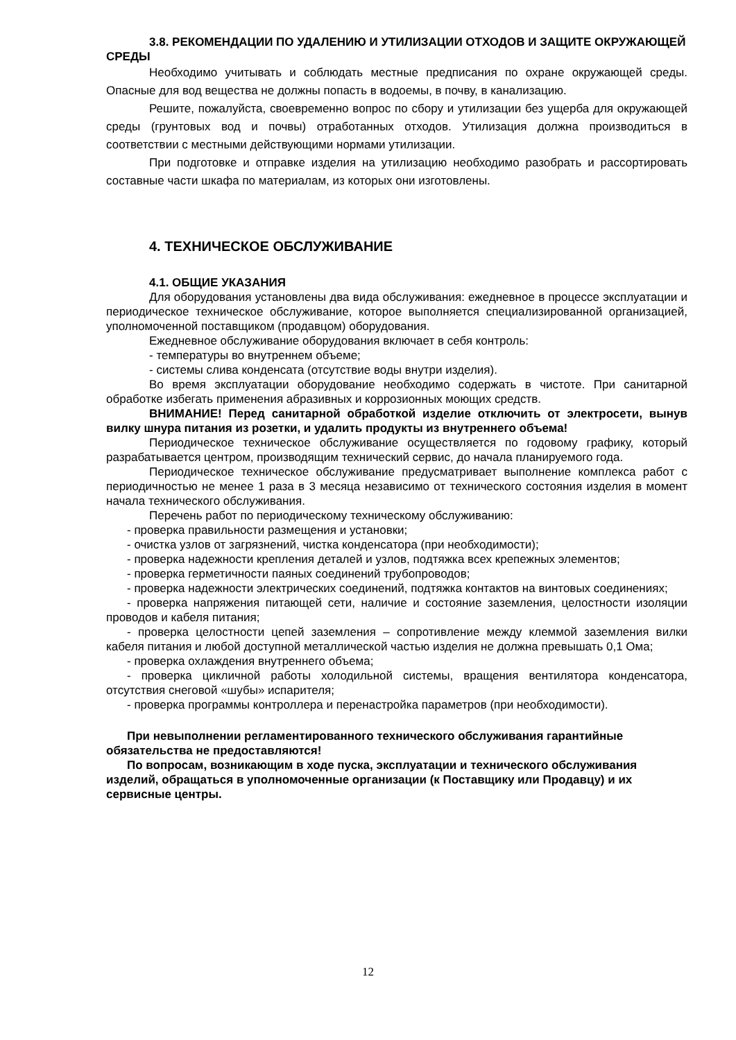3.8. РЕКОМЕНДАЦИИ ПО УДАЛЕНИЮ И УТИЛИЗАЦИИ ОТХОДОВ И ЗАЩИТЕ ОКРУЖАЮЩЕЙ СРЕДЫ
Необходимо учитывать и соблюдать местные предписания по охране окружающей среды. Опасные для вод вещества не должны попасть в водоемы, в почву, в канализацию.
Решите, пожалуйста, своевременно вопрос по сбору и утилизации без ущерба для окружающей среды (грунтовых вод и почвы) отработанных отходов. Утилизация должна производиться в соответствии с местными действующими нормами утилизации.
При подготовке и отправке изделия на утилизацию необходимо разобрать и рассортировать составные части шкафа по материалам, из которых они изготовлены.
4. ТЕХНИЧЕСКОЕ ОБСЛУЖИВАНИЕ
4.1. ОБЩИЕ УКАЗАНИЯ
Для оборудования установлены два вида обслуживания: ежедневное в процессе эксплуатации и периодическое техническое обслуживание, которое выполняется специализированной организацией, уполномоченной поставщиком (продавцом) оборудования.
Ежедневное обслуживание оборудования включает в себя контроль:
- температуры во внутреннем объеме;
- системы слива конденсата (отсутствие воды внутри изделия).
Во время эксплуатации оборудование необходимо содержать в чистоте. При санитарной обработке избегать применения абразивных и коррозионных моющих средств.
ВНИМАНИЕ! Перед санитарной обработкой изделие отключить от электросети, вынув вилку шнура питания из розетки, и удалить продукты из внутреннего объема!
Периодическое техническое обслуживание осуществляется по годовому графику, который разрабатывается центром, производящим технический сервис, до начала планируемого года.
Периодическое техническое обслуживание предусматривает выполнение комплекса работ с периодичностью не менее 1 раза в 3 месяца независимо от технического состояния изделия в момент начала технического обслуживания.
Перечень работ по периодическому техническому обслуживанию:
- проверка правильности размещения и установки;
- очистка узлов от загрязнений, чистка конденсатора (при необходимости);
- проверка надежности крепления деталей и узлов, подтяжка всех крепежных элементов;
- проверка герметичности паяных соединений трубопроводов;
- проверка надежности электрических соединений, подтяжка контактов на винтовых соединениях;
- проверка напряжения питающей сети, наличие и состояние заземления, целостности изоляции проводов и кабеля питания;
- проверка целостности цепей заземления – сопротивление между клеммой заземления вилки кабеля питания и любой доступной металлической частью изделия не должна превышать 0,1 Ома;
- проверка охлаждения внутреннего объема;
- проверка цикличной работы холодильной системы, вращения вентилятора конденсатора, отсутствия снеговой «шубы» испарителя;
- проверка программы контроллера и перенастройка параметров (при необходимости).
При невыполнении регламентированного технического обслуживания гарантийные обязательства не предоставляются!
По вопросам, возникающим в ходе пуска, эксплуатации и технического обслуживания изделий, обращаться в уполномоченные организации (к Поставщику или Продавцу) и их сервисные центры.
12